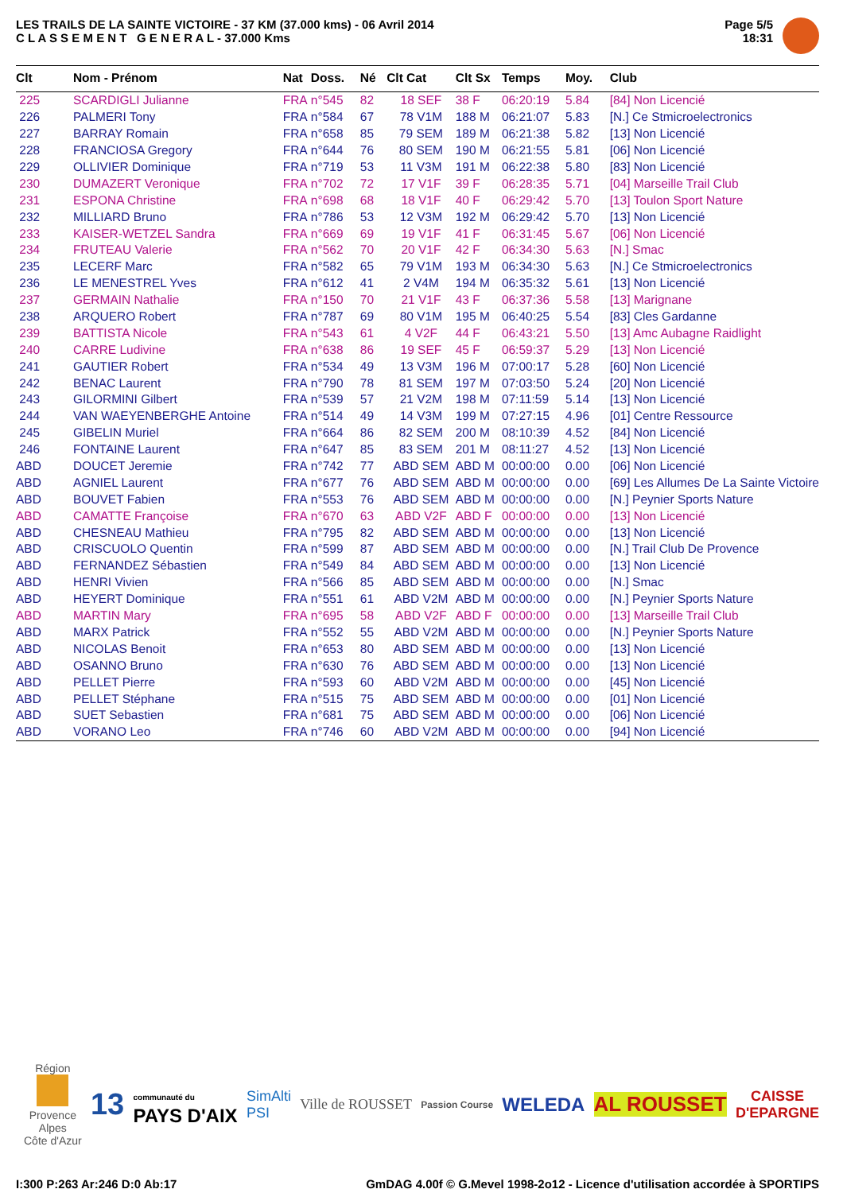LES TRAILS DE LA SAINTE VICTOIRE - 37 KM (37.000 kms) - 06 Avril 2014
C L A S S E M E N T G E N E R A L - 37.000 Kms
Page 5/5
18:31
| Clt | Nom - Prénom | Nat | Doss. | Né | Clt Cat | Clt Sx | Temps | Moy. | Club |
| --- | --- | --- | --- | --- | --- | --- | --- | --- | --- |
| 225 | SCARDIGLI Julianne | FRA | n°545 | 82 | 18 SEF | 38 F | 06:20:19 | 5.84 | [84] Non Licencié |
| 226 | PALMERI Tony | FRA | n°584 | 67 | 78 V1M | 188 M | 06:21:07 | 5.83 | [N.] Ce Stmicroelectronics |
| 227 | BARRAY Romain | FRA | n°658 | 85 | 79 SEM | 189 M | 06:21:38 | 5.82 | [13] Non Licencié |
| 228 | FRANCIOSA Gregory | FRA | n°644 | 76 | 80 SEM | 190 M | 06:21:55 | 5.81 | [06] Non Licencié |
| 229 | OLLIVIER Dominique | FRA | n°719 | 53 | 11 V3M | 191 M | 06:22:38 | 5.80 | [83] Non Licencié |
| 230 | DUMAZERT Veronique | FRA | n°702 | 72 | 17 V1F | 39 F | 06:28:35 | 5.71 | [04] Marseille Trail Club |
| 231 | ESPONA Christine | FRA | n°698 | 68 | 18 V1F | 40 F | 06:29:42 | 5.70 | [13] Toulon Sport Nature |
| 232 | MILLIARD Bruno | FRA | n°786 | 53 | 12 V3M | 192 M | 06:29:42 | 5.70 | [13] Non Licencié |
| 233 | KAISER-WETZEL Sandra | FRA | n°669 | 69 | 19 V1F | 41 F | 06:31:45 | 5.67 | [06] Non Licencié |
| 234 | FRUTEAU Valerie | FRA | n°562 | 70 | 20 V1F | 42 F | 06:34:30 | 5.63 | [N.] Smac |
| 235 | LECERF Marc | FRA | n°582 | 65 | 79 V1M | 193 M | 06:34:30 | 5.63 | [N.] Ce Stmicroelectronics |
| 236 | LE MENESTREL Yves | FRA | n°612 | 41 | 2 V4M | 194 M | 06:35:32 | 5.61 | [13] Non Licencié |
| 237 | GERMAIN Nathalie | FRA | n°150 | 70 | 21 V1F | 43 F | 06:37:36 | 5.58 | [13] Marignane |
| 238 | ARQUERO Robert | FRA | n°787 | 69 | 80 V1M | 195 M | 06:40:25 | 5.54 | [83] Cles Gardanne |
| 239 | BATTISTA Nicole | FRA | n°543 | 61 | 4 V2F | 44 F | 06:43:21 | 5.50 | [13] Amc Aubagne Raidlight |
| 240 | CARRE Ludivine | FRA | n°638 | 86 | 19 SEF | 45 F | 06:59:37 | 5.29 | [13] Non Licencié |
| 241 | GAUTIER Robert | FRA | n°534 | 49 | 13 V3M | 196 M | 07:00:17 | 5.28 | [60] Non Licencié |
| 242 | BENAC Laurent | FRA | n°790 | 78 | 81 SEM | 197 M | 07:03:50 | 5.24 | [20] Non Licencié |
| 243 | GILORMINI Gilbert | FRA | n°539 | 57 | 21 V2M | 198 M | 07:11:59 | 5.14 | [13] Non Licencié |
| 244 | VAN WAEYENBERGHE Antoine | FRA | n°514 | 49 | 14 V3M | 199 M | 07:27:15 | 4.96 | [01] Centre Ressource |
| 245 | GIBELIN Muriel | FRA | n°664 | 86 | 82 SEM | 200 M | 08:10:39 | 4.52 | [84] Non Licencié |
| 246 | FONTAINE Laurent | FRA | n°647 | 85 | 83 SEM | 201 M | 08:11:27 | 4.52 | [13] Non Licencié |
| ABD | DOUCET Jeremie | FRA | n°742 | 77 | ABD SEM | ABD M | 00:00:00 | 0.00 | [06] Non Licencié |
| ABD | AGNIEL Laurent | FRA | n°677 | 76 | ABD SEM | ABD M | 00:00:00 | 0.00 | [69] Les Allumes De La Sainte Victoire |
| ABD | BOUVET Fabien | FRA | n°553 | 76 | ABD SEM | ABD M | 00:00:00 | 0.00 | [N.] Peynier Sports Nature |
| ABD | CAMATTE Françoise | FRA | n°670 | 63 | ABD V2F | ABD F | 00:00:00 | 0.00 | [13] Non Licencié |
| ABD | CHESNEAU Mathieu | FRA | n°795 | 82 | ABD SEM | ABD M | 00:00:00 | 0.00 | [13] Non Licencié |
| ABD | CRISCUOLO Quentin | FRA | n°599 | 87 | ABD SEM | ABD M | 00:00:00 | 0.00 | [N.] Trail Club De Provence |
| ABD | FERNANDEZ Sébastien | FRA | n°549 | 84 | ABD SEM | ABD M | 00:00:00 | 0.00 | [13] Non Licencié |
| ABD | HENRI Vivien | FRA | n°566 | 85 | ABD SEM | ABD M | 00:00:00 | 0.00 | [N.] Smac |
| ABD | HEYERT Dominique | FRA | n°551 | 61 | ABD V2M | ABD M | 00:00:00 | 0.00 | [N.] Peynier Sports Nature |
| ABD | MARTIN Mary | FRA | n°695 | 58 | ABD V2F | ABD F | 00:00:00 | 0.00 | [13] Marseille Trail Club |
| ABD | MARX Patrick | FRA | n°552 | 55 | ABD V2M | ABD M | 00:00:00 | 0.00 | [N.] Peynier Sports Nature |
| ABD | NICOLAS Benoit | FRA | n°653 | 80 | ABD SEM | ABD M | 00:00:00 | 0.00 | [13] Non Licencié |
| ABD | OSANNO Bruno | FRA | n°630 | 76 | ABD SEM | ABD M | 00:00:00 | 0.00 | [13] Non Licencié |
| ABD | PELLET Pierre | FRA | n°593 | 60 | ABD V2M | ABD M | 00:00:00 | 0.00 | [45] Non Licencié |
| ABD | PELLET Stéphane | FRA | n°515 | 75 | ABD SEM | ABD M | 00:00:00 | 0.00 | [01] Non Licencié |
| ABD | SUET Sebastien | FRA | n°681 | 75 | ABD SEM | ABD M | 00:00:00 | 0.00 | [06] Non Licencié |
| ABD | VORANO Leo | FRA | n°746 | 60 | ABD V2M | ABD M | 00:00:00 | 0.00 | [94] Non Licencié |
Région
Provence
Alpes
Côte d'Azur
13
communauté du
PAYS D'AIX
SimAlti
PSI
Ville de ROUSSET
Passion Course
WELEDA AL ROUSSET
CAISSE
D'EPARGNE
I:300 P:263 Ar:246 D:0 Ab:17 GmDAG 4.00f © G.Mevel 1998-2o12 - Licence d'utilisation accordée à SPORTIPS